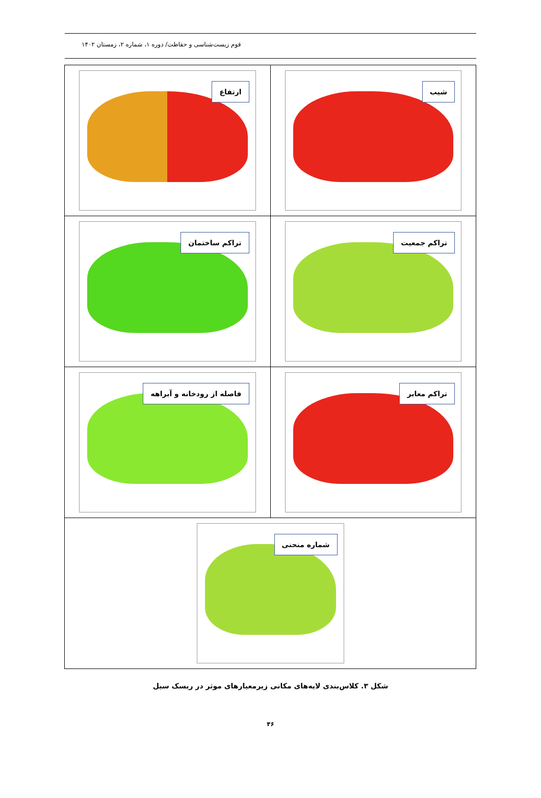قوم زیست‌شناسی و حفاظت/ دوره ۱، شماره ۲، زمستان ۱۴۰۲
شیب
ارتفاع
تراکم جمعیت
تراکم ساختمان
تراکم معابر
فاصله از رودخانه و آبراهه
شماره منحنی
شکل ۳. کلاس‌بندی لایه‌های مکانی زیرمعیارهای موثر در ریسک سیل
۴۶